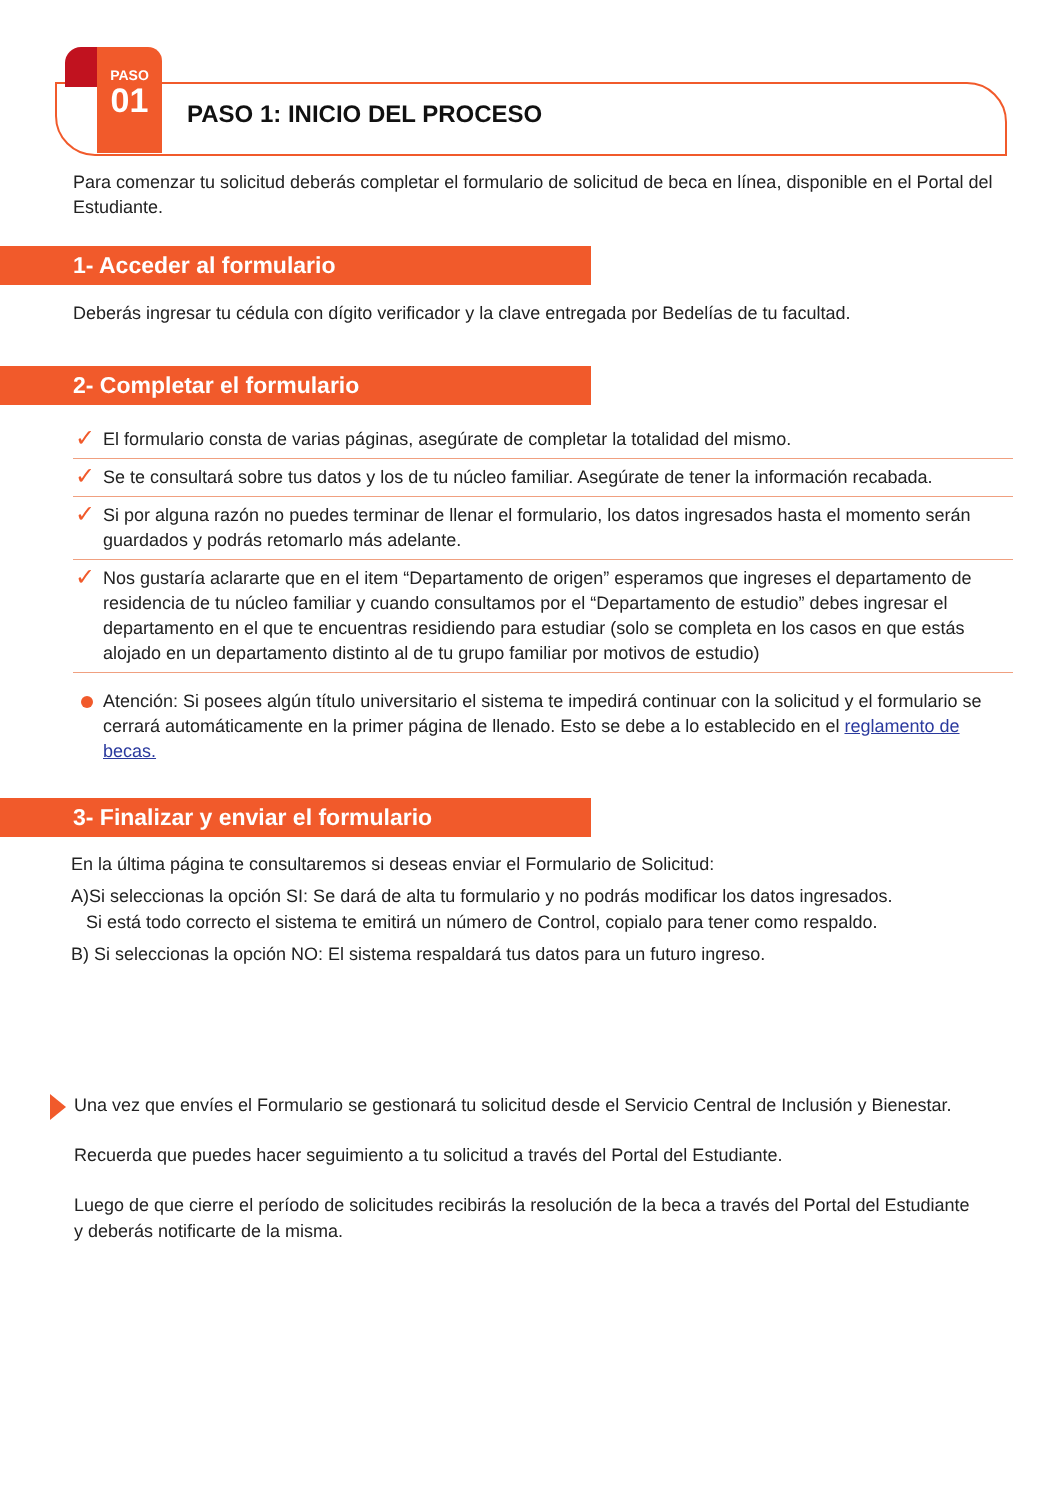PASO
01
PASO 1: INICIO DEL PROCESO
Para comenzar tu solicitud deberás completar el formulario de solicitud de beca en línea, disponible en el Portal del Estudiante.
1- Acceder al formulario
Deberás ingresar tu cédula con dígito verificador y la clave entregada por Bedelías de tu facultad.
2- Completar el formulario
✓ El formulario consta de varias páginas, asegúrate de completar la totalidad del mismo.
✓ Se te consultará sobre tus datos y los de tu núcleo familiar. Asegúrate de tener la información recabada.
✓ Si por alguna razón no puedes terminar de llenar el formulario, los datos ingresados hasta el momento serán guardados y podrás retomarlo más adelante.
✓ Nos gustaría aclararte que en el item “Departamento de origen” esperamos que ingreses el departamento de residencia de tu núcleo familiar y cuando consultamos por el “Departamento de estudio” debes ingresar el departamento en el que te encuentras residiendo para estudiar (solo se completa en los casos en que estás alojado en un departamento distinto al de tu grupo familiar por motivos de estudio)
Atención: Si posees algún título universitario el sistema te impedirá continuar con la solicitud y el formulario se cerrará automáticamente en la primer página de llenado. Esto se debe a lo establecido en el reglamento de becas.
3- Finalizar y enviar el formulario
En la última página te consultaremos si deseas enviar el Formulario de Solicitud:
A)Si seleccionas la opción SI: Se dará de alta tu formulario y no podrás modificar los datos ingresados.
Si está todo correcto el sistema te emitirá un número de Control, copialo para tener como respaldo.
B) Si seleccionas la opción NO: El sistema respaldará tus datos para un futuro ingreso.
Una vez que envíes el Formulario se gestionará tu solicitud desde el Servicio Central de Inclusión y Bienestar.
Recuerda que puedes hacer seguimiento a tu solicitud a través del Portal del Estudiante.
Luego de que cierre el período de solicitudes recibirás la resolución de la beca a través del Portal del Estudiante y deberás notificarte de la misma.